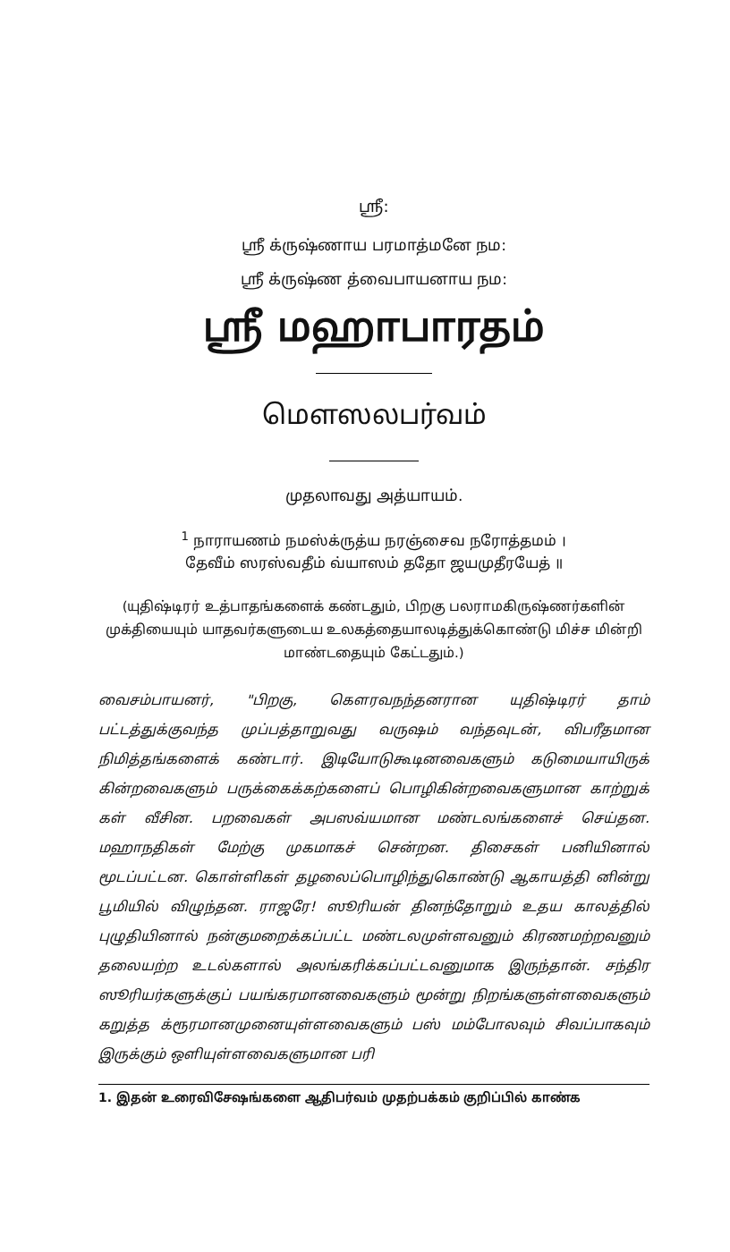ஸ்ரீ:
ஸ்ரீ க்ருஷ்ணாய பரமாத்மனே நம:
ஸ்ரீ க்ருஷ்ண த்வைபாயனாய நம:
ஸ்ரீ மஹாபாரதம்
மௌஸலபர்வம்
முதலாவது அத்யாயம்.
<sup>1</sup> நாராயணம் நமஸ்க்ருத்ய நரஞ்சைவ நரோத்தமம் ।
தேவீம் ஸரஸ்வதீம் வ்யாஸம் ததோ ஜயமுதீரயேத் ॥
(யுதிஷ்டிரர் உத்பாதங்களைக் கண்டதும், பிறகு பலராமகிருஷ்ணர்களின் முக்தியையும் யாதவர்களுடைய உலகத்தையாலடித்துக்கொண்டு மிச்ச மின்றி மாண்டதையும் கேட்டதும்.)
வைசம்பாயனர், "பிறகு, கௌரவநந்தனரான யுதிஷ்டிரர் தாம் பட்டத்துக்குவந்த முப்பத்தாறுவது வருஷம் வந்தவுடன், விபரீதமான நிமித்தங்களைக் கண்டார். இடியோடுகூடினவைகளும் கடுமையாயிருக் கின்றவைகளும் பருக்கைக்கற்களைப் பொழிகின்றவைகளுமான காற்றுக் கள் வீசின. பறவைகள் அபஸவ்யமான மண்டலங்களைச் செய்தன. மஹாநதிகள் மேற்கு முகமாகச் சென்றன. திசைகள் பனியினால் மூடப்பட்டன. கொள்ளிகள் தழலைப்பொழிந்துகொண்டு ஆகாயத்தி னின்று பூமியில் விழுந்தன. ராஜரே! ஸூரியன் தினந்தோறும் உதய காலத்தில் புழுதியினால் நன்குமறைக்கப்பட்ட மண்டலமுள்ளவனும் கிரணமற்றவனும் தலையற்ற உடல்களால் அலங்கரிக்கப்பட்டவனுமாக இருந்தான். சந்திர ஸூரியர்களுக்குப் பயங்கரமானவைகளும் மூன்று நிறங்களுள்ளவைகளும் கறுத்த க்ரூரமானமுனையுள்ளவைகளும் பஸ் மம்போலவும் சிவப்பாகவும் இருக்கும் ஒளியுள்ளவைகளுமான பரி
1. இதன் உரைவிசேஷங்களை ஆதிபர்வம் முதற்பக்கம் குறிப்பில் காண்க